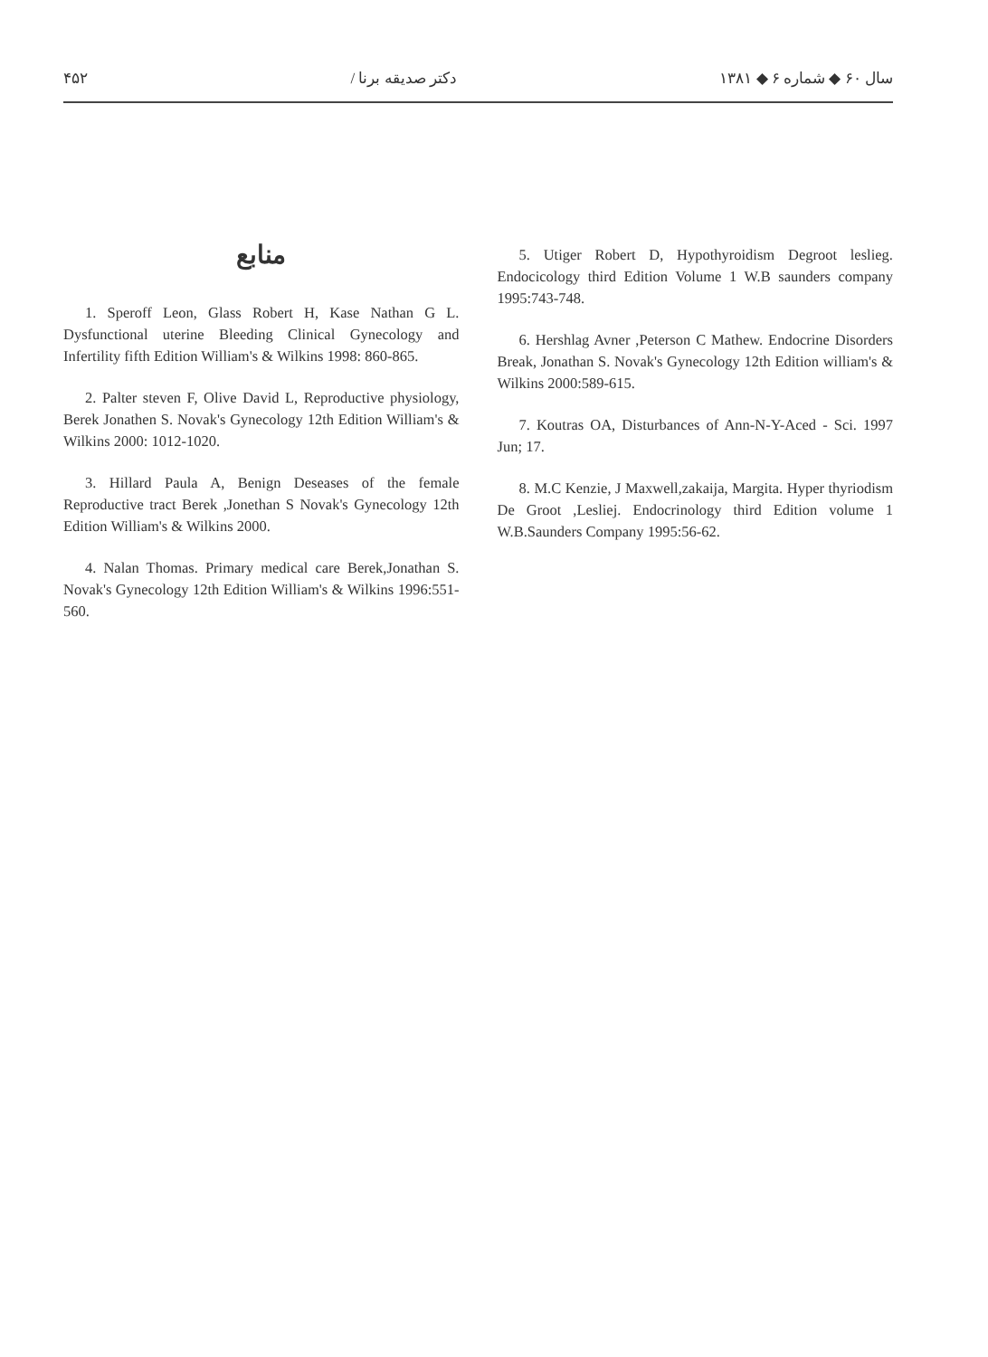۴۵۲ دکتر صدیقه برنا / سال ۶۰ ◆ شماره ۶ ◆ ۱۳۸۱
منابع
1. Speroff Leon, Glass Robert H, Kase Nathan G L. Dysfunctional uterine Bleeding Clinical Gynecology and Infertility fifth Edition William's & Wilkins 1998: 860-865.
2. Palter steven F, Olive David L, Reproductive physiology, Berek Jonathen S. Novak's Gynecology 12th Edition William's & Wilkins 2000: 1012-1020.
3. Hillard Paula A, Benign Deseases of the female Reproductive tract Berek ,Jonethan S Novak's Gynecology 12th Edition William's & Wilkins 2000.
4. Nalan Thomas. Primary medical care Berek,Jonathan S. Novak's Gynecology 12th Edition William's & Wilkins 1996:551-560.
5. Utiger Robert D, Hypothyroidism Degroot leslieg. Endocicology third Edition Volume 1 W.B saunders company 1995:743-748.
6. Hershlag Avner ,Peterson C Mathew. Endocrine Disorders Break, Jonathan S. Novak's Gynecology 12th Edition william's & Wilkins 2000:589-615.
7. Koutras OA, Disturbances of Ann-N-Y-Aced - Sci. 1997 Jun; 17.
8. M.C Kenzie, J Maxwell,zakaija, Margita. Hyper thyriodism De Groot ,Lesliej. Endocrinology third Edition volume 1 W.B.Saunders Company 1995:56-62.